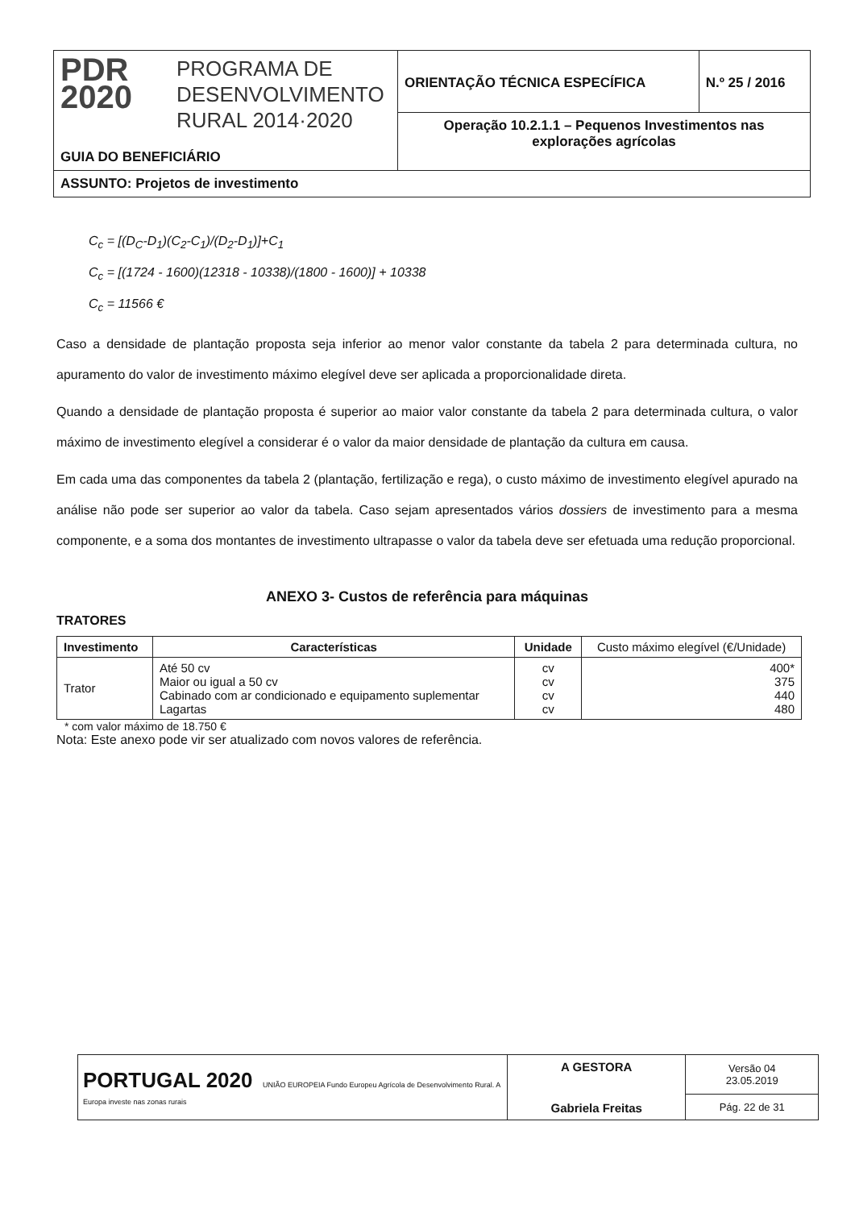| PDR 2020 PROGRAMA DE DESENVOLVIMENTO RURAL 2014·2020 GUIA DO BENEFICIÁRIO | ORIENTAÇÃO TÉCNICA ESPECÍFICA | N.º 25 / 2016 |
| | Operação 10.2.1.1 – Pequenos Investimentos nas explorações agrícolas | |
| ASSUNTO: Projetos de investimento | | |
C<sub>c</sub> = [(D<sub>C</sub>-D<sub>1</sub>)(C<sub>2</sub>-C<sub>1</sub>)/(D<sub>2</sub>-D<sub>1</sub>)]+C<sub>1</sub>
C<sub>c</sub> = [(1724 - 1600)(12318 - 10338)/(1800 - 1600)] + 10338
C<sub>c</sub> = 11566 €
Caso a densidade de plantação proposta seja inferior ao menor valor constante da tabela 2 para determinada cultura, no apuramento do valor de investimento máximo elegível deve ser aplicada a proporcionalidade direta.
Quando a densidade de plantação proposta é superior ao maior valor constante da tabela 2 para determinada cultura, o valor máximo de investimento elegível a considerar é o valor da maior densidade de plantação da cultura em causa.
Em cada uma das componentes da tabela 2 (plantação, fertilização e rega), o custo máximo de investimento elegível apurado na análise não pode ser superior ao valor da tabela. Caso sejam apresentados vários dossiers de investimento para a mesma componente, e a soma dos montantes de investimento ultrapasse o valor da tabela deve ser efetuada uma redução proporcional.
ANEXO 3- Custos de referência para máquinas
TRATORES
| Investimento | Características | Unidade | Custo máximo elegível (€/Unidade) |
| --- | --- | --- | --- |
| Trator | Até 50 cv Maior ou igual a 50 cv Cabinado com ar condicionado e equipamento suplementar Lagartas | cv cv cv cv | 400* 375 440 480 |
* com valor máximo de 18.750 €
Nota: Este anexo pode vir ser atualizado com novos valores de referência.
| PORTUGAL 2020 UNIÃO EUROPEIA Fundo Europeu Agrícola de Desenvolvimento Rural. A Europa investe nas zonas rurais | A GESTORA Gabriela Freitas | Versão 04 23.05.2019 |
| | | Pág. 22 de 31 |